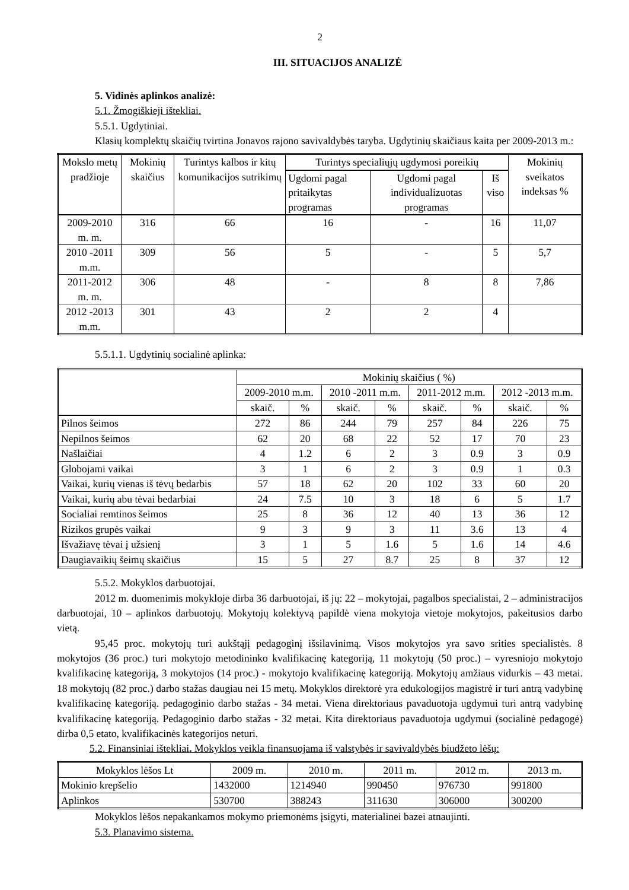2
III. SITUACIJOS ANALIZĖ
5. Vidinės aplinkos analizė:
5.1. Žmogiškieji ištekliai.
5.5.1. Ugdytiniai.
Klasių komplektų skaičių tvirtina Jonavos rajono savivaldybės taryba. Ugdytinių skaičiaus kaita per 2009-2013 m.:
| Mokslo metų pradžioje | Mokinių skaičius | Turintys kalbos ir kitų komunikacijos sutrikimų | Turintys specialiųjų ugdymosi poreikių | | | Mokinių sveikatos indeksas % |
| --- | --- | --- | --- | --- | --- | --- |
| | | | Ugdomi pagal pritaikytas programas | Ugdomi pagal individualizuotas programas | Iš viso | |
| 2009-2010 m. m. | 316 | 66 | 16 | - | 16 | 11,07 |
| 2010 -2011 m.m. | 309 | 56 | 5 | - | 5 | 5,7 |
| 2011-2012 m. m. | 306 | 48 | - | 8 | 8 | 7,86 |
| 2012 -2013 m.m. | 301 | 43 | 2 | 2 | 4 | |
5.5.1.1. Ugdytinių socialinė aplinka:
| | Mokinių skaičius ( %) | | | | | | | |
| --- | --- | --- | --- | --- | --- | --- | --- | --- |
| | 2009-2010 m.m. | | 2010 -2011 m.m. | | 2011-2012 m.m. | | 2012 -2013 m.m. | |
| | skaič. | % | skaič. | % | skaič. | % | skaič. | % |
| Pilnos šeimos | 272 | 86 | 244 | 79 | 257 | 84 | 226 | 75 |
| Nepilnos šeimos | 62 | 20 | 68 | 22 | 52 | 17 | 70 | 23 |
| Našlaičiai | 4 | 1.2 | 6 | 2 | 3 | 0.9 | 3 | 0.9 |
| Globojami vaikai | 3 | 1 | 6 | 2 | 3 | 0.9 | 1 | 0.3 |
| Vaikai, kurių vienas iš tėvų bedarbis | 57 | 18 | 62 | 20 | 102 | 33 | 60 | 20 |
| Vaikai, kurių abu tėvai bedarbiai | 24 | 7.5 | 10 | 3 | 18 | 6 | 5 | 1.7 |
| Socialiai remtinos šeimos | 25 | 8 | 36 | 12 | 40 | 13 | 36 | 12 |
| Rizikos grupės vaikai | 9 | 3 | 9 | 3 | 11 | 3.6 | 13 | 4 |
| Išvažiavę tėvai į užsienį | 3 | 1 | 5 | 1.6 | 5 | 1.6 | 14 | 4.6 |
| Daugiavaikių šeimų skaičius | 15 | 5 | 27 | 8.7 | 25 | 8 | 37 | 12 |
5.5.2. Mokyklos darbuotojai.
2012 m. duomenimis mokykloje dirba 36 darbuotojai, iš jų: 22 – mokytojai, pagalbos specialistai, 2 – administracijos darbuotojai, 10 – aplinkos darbuotojų. Mokytojų kolektyvą papildė viena mokytoja vietoje mokytojos, pakeitusios darbo vietą.
95,45 proc. mokytojų turi aukštąjį pedagoginį išsilavinimą. Visos mokytojos yra savo srities specialistės. 8 mokytojos (36 proc.) turi mokytojo metodininko kvalifikacinę kategoriją, 11 mokytojų (50 proc.) – vyresniojo mokytojo kvalifikacinę kategoriją, 3 mokytojos (14 proc.) - mokytojo kvalifikacinę kategoriją. Mokytojų amžiaus vidurkis – 43 metai. 18 mokytojų (82 proc.) darbo stažas daugiau nei 15 metų. Mokyklos direktorė yra edukologijos magistrė ir turi antrą vadybinę kvalifikacinę kategoriją. pedagoginio darbo stažas - 34 metai. Viena direktoriaus pavaduotoja ugdymui turi antrą vadybinę kvalifikacinę kategoriją. Pedagoginio darbo stažas - 32 metai. Kita direktoriaus pavaduotoja ugdymui (socialinė pedagogė) dirba 0,5 etato, kvalifikacinės kategorijos neturi.
5.2. Finansiniai ištekliai. Mokyklos veikla finansuojama iš valstybės ir savivaldybės biudžeto lėšų:
| Mokyklos lėšos Lt | 2009 m. | 2010 m. | 2011 m. | 2012 m. | 2013 m. |
| Mokinio krepšelio | 1432000 | 1214940 | 990450 | 976730 | 991800 |
| Aplinkos | 530700 | 388243 | 311630 | 306000 | 300200 |
Mokyklos lėšos nepakankamos mokymo priemonėms įsigyti, materialinei bazei atnaujinti.
5.3. Planavimo sistema.